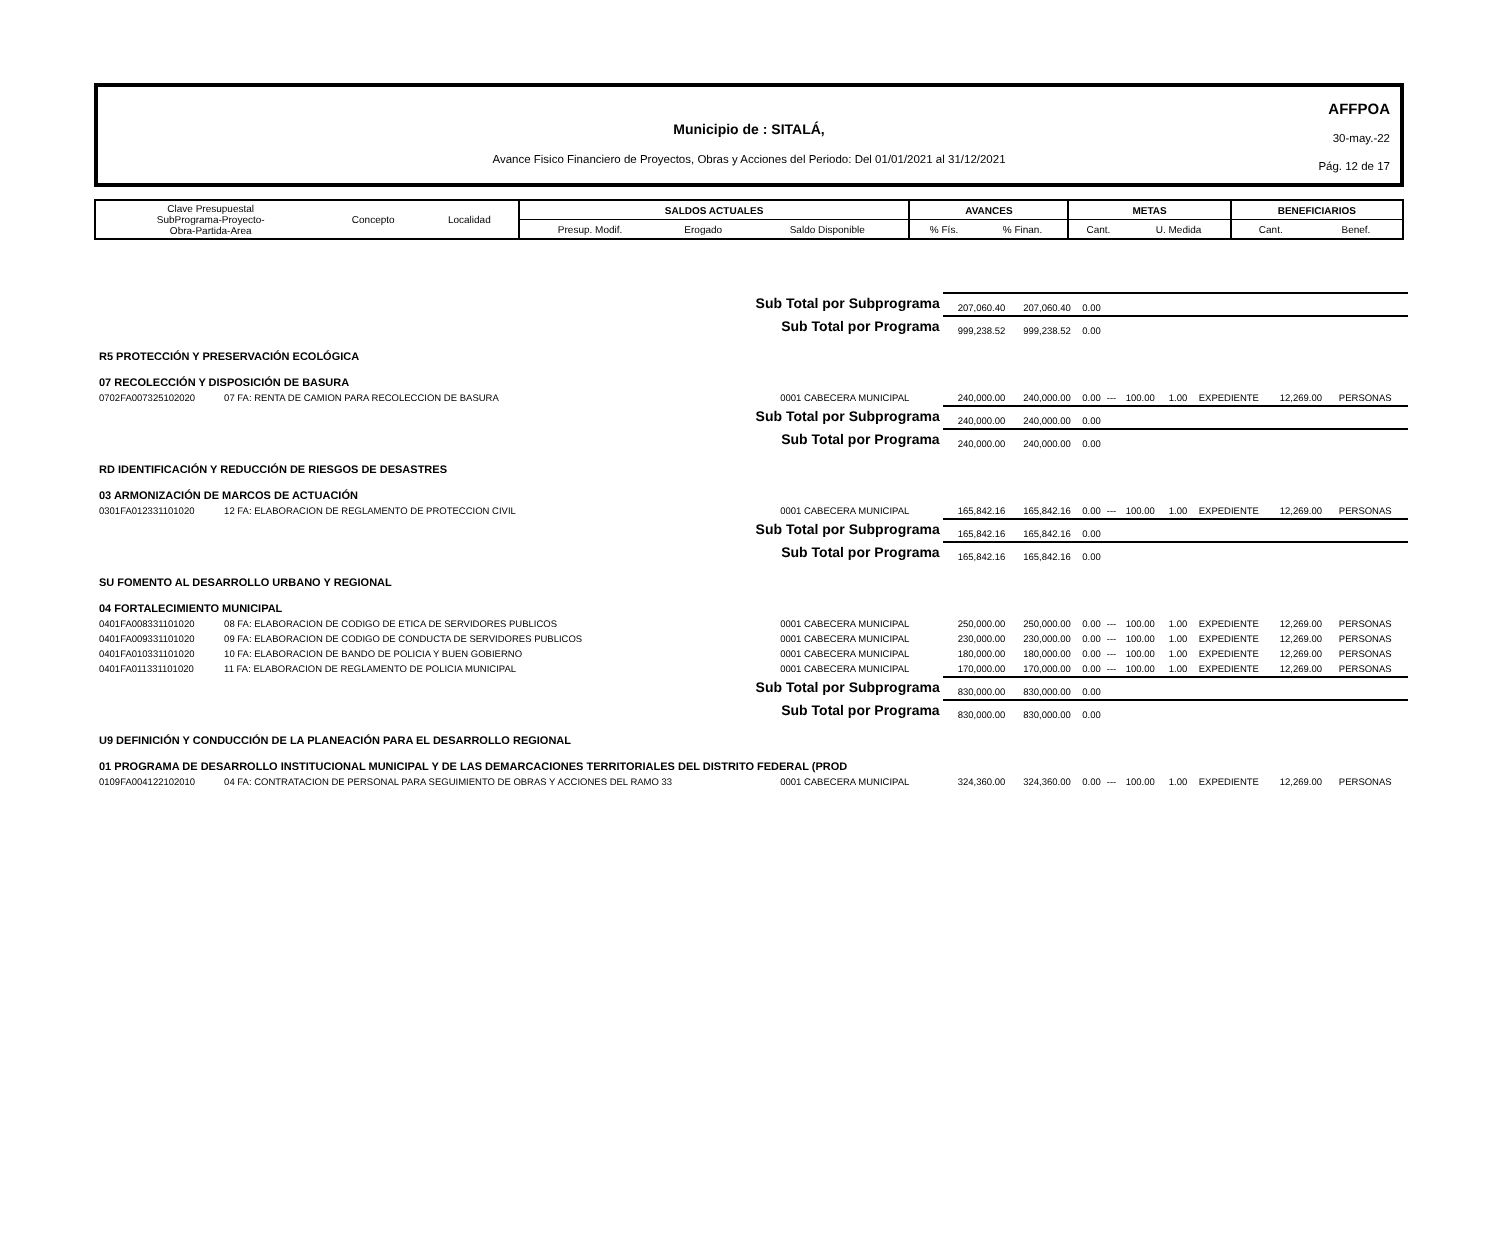AFFPOA
30-may.-22
Pág. 12 de 17
Municipio de : SITALÁ,
Avance Fisico Financiero de Proyectos, Obras y Acciones del Periodo: Del 01/01/2021 al 31/12/2021
| Clave Presupuestal SubPrograma-Proyecto- Obra-Partida-Area | Concepto | Localidad | SALDOS ACTUALES | | | AVANCES | | METAS | | BENEFICIARIOS | |
| | | | Presup. Modif. | Erogado | Saldo Disponible | % Fís. | % Finan. | Cant. | U. Medida | Cant. | Benef. |
| Sub Total por Subprograma | | | 207,060.40 | 207,060.40 | 0.00 | | | | | | |
| Sub Total por Programa | | | 999,238.52 | 999,238.52 | 0.00 | | | | | | |
| R5 PROTECCIÓN Y PRESERVACIÓN ECOLÓGICA | | | | | | | | | | | |
| 07 RECOLECCIÓN Y DISPOSICIÓN DE BASURA | | | | | | | | | | | |
| 0702FA007325102020 | 07 FA: RENTA DE CAMION PARA RECOLECCION DE BASURA | 0001 CABECERA MUNICIPAL | 240,000.00 | 240,000.00 | 0.00 | --- | 100.00 | 1.00 | EXPEDIENTE | 12,269.00 | PERSONAS |
| Sub Total por Subprograma | | | 240,000.00 | 240,000.00 | 0.00 | | | | | | |
| Sub Total por Programa | | | 240,000.00 | 240,000.00 | 0.00 | | | | | | |
| RD IDENTIFICACIÓN Y REDUCCIÓN DE RIESGOS DE DESASTRES | | | | | | | | | | | |
| 03 ARMONIZACIÓN DE MARCOS DE ACTUACIÓN | | | | | | | | | | | |
| 0301FA012331101020 | 12 FA: ELABORACION DE REGLAMENTO DE PROTECCION CIVIL | 0001 CABECERA MUNICIPAL | 165,842.16 | 165,842.16 | 0.00 | --- | 100.00 | 1.00 | EXPEDIENTE | 12,269.00 | PERSONAS |
| Sub Total por Subprograma | | | 165,842.16 | 165,842.16 | 0.00 | | | | | | |
| Sub Total por Programa | | | 165,842.16 | 165,842.16 | 0.00 | | | | | | |
| SU FOMENTO AL DESARROLLO URBANO Y REGIONAL | | | | | | | | | | | |
| 04 FORTALECIMIENTO MUNICIPAL | | | | | | | | | | | |
| 0401FA008331101020 | 08 FA: ELABORACION DE CODIGO DE ETICA DE SERVIDORES PUBLICOS | 0001 CABECERA MUNICIPAL | 250,000.00 | 250,000.00 | 0.00 | --- | 100.00 | 1.00 | EXPEDIENTE | 12,269.00 | PERSONAS |
| 0401FA009331101020 | 09 FA: ELABORACION DE CODIGO DE CONDUCTA DE SERVIDORES PUBLICOS | 0001 CABECERA MUNICIPAL | 230,000.00 | 230,000.00 | 0.00 | --- | 100.00 | 1.00 | EXPEDIENTE | 12,269.00 | PERSONAS |
| 0401FA010331101020 | 10 FA: ELABORACION DE BANDO DE POLICIA Y BUEN GOBIERNO | 0001 CABECERA MUNICIPAL | 180,000.00 | 180,000.00 | 0.00 | --- | 100.00 | 1.00 | EXPEDIENTE | 12,269.00 | PERSONAS |
| 0401FA011331101020 | 11 FA: ELABORACION DE REGLAMENTO DE POLICIA MUNICIPAL | 0001 CABECERA MUNICIPAL | 170,000.00 | 170,000.00 | 0.00 | --- | 100.00 | 1.00 | EXPEDIENTE | 12,269.00 | PERSONAS |
| Sub Total por Subprograma | | | 830,000.00 | 830,000.00 | 0.00 | | | | | | |
| Sub Total por Programa | | | 830,000.00 | 830,000.00 | 0.00 | | | | | | |
| U9 DEFINICIÓN Y CONDUCCIÓN DE LA PLANEACIÓN PARA EL DESARROLLO REGIONAL | | | | | | | | | | | |
| 01 PROGRAMA DE DESARROLLO INSTITUCIONAL MUNICIPAL Y DE LAS DEMARCACIONES TERRITORIALES DEL DISTRITO FEDERAL (PROD | | | | | | | | | | | |
| 0109FA004122102010 | 04 FA: CONTRATACION DE PERSONAL PARA SEGUIMIENTO DE OBRAS Y ACCIONES DEL RAMO 33 | 0001 CABECERA MUNICIPAL | 324,360.00 | 324,360.00 | 0.00 | --- | 100.00 | 1.00 | EXPEDIENTE | 12,269.00 | PERSONAS |